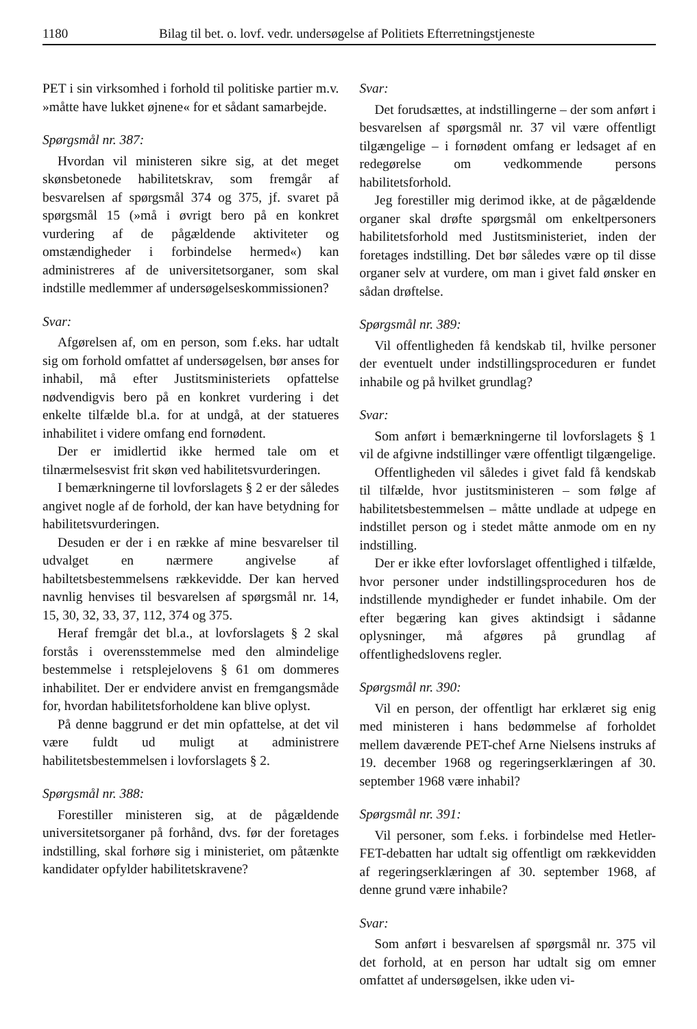1180 Bilag til bet. o. lovf. vedr. undersøgelse af Politiets Efterretningstjeneste
PET i sin virksomhed i forhold til politiske partier m.v. »måtte have lukket øjnene« for et sådant samarbejde.
Spørgsmål nr. 387:
Hvordan vil ministeren sikre sig, at det meget skønsbetonede habilitetskrav, som fremgår af besvarelsen af spørgsmål 374 og 375, jf. svaret på spørgsmål 15 (»må i øvrigt bero på en konkret vurdering af de pågældende aktiviteter og omstændigheder i forbindelse hermed«) kan administreres af de universitetsorganer, som skal indstille medlemmer af undersøgelseskommissionen?
Svar:
Afgørelsen af, om en person, som f.eks. har udtalt sig om forhold omfattet af undersøgelsen, bør anses for inhabil, må efter Justitsministeriets opfattelse nødvendigvis bero på en konkret vurdering i det enkelte tilfælde bl.a. for at undgå, at der statueres inhabilitet i videre omfang end fornødent.
Der er imidlertid ikke hermed tale om et tilnærmelsesvist frit skøn ved habilitetsvurderingen.
I bemærkningerne til lovforslagets § 2 er der således angivet nogle af de forhold, der kan have betydning for habilitetsvurderingen.
Desuden er der i en række af mine besvarelser til udvalget en nærmere angivelse af habiltetsbestemmelsens rækkevidde. Der kan herved navnlig henvises til besvarelsen af spørgsmål nr. 14, 15, 30, 32, 33, 37, 112, 374 og 375.
Heraf fremgår det bl.a., at lovforslagets § 2 skal forstås i overensstemmelse med den almindelige bestemmelse i retsplejelovens § 61 om dommeres inhabilitet. Der er endvidere anvist en fremgangsmåde for, hvordan habilitetsforholdene kan blive oplyst.
På denne baggrund er det min opfattelse, at det vil være fuldt ud muligt at administrere habilitetsbestemmelsen i lovforslagets § 2.
Spørgsmål nr. 388:
Forestiller ministeren sig, at de pågældende universitetsorganer på forhånd, dvs. før der foretages indstilling, skal forhøre sig i ministeriet, om påtænkte kandidater opfylder habilitetskravene?
Svar:
Det forudsættes, at indstillingerne – der som anført i besvarelsen af spørgsmål nr. 37 vil være offentligt tilgængelige – i fornødent omfang er ledsaget af en redegørelse om vedkommende persons habilitetsforhold.
Jeg forestiller mig derimod ikke, at de pågældende organer skal drøfte spørgsmål om enkeltpersoners habilitetsforhold med Justitsministeriet, inden der foretages indstilling. Det bør således være op til disse organer selv at vurdere, om man i givet fald ønsker en sådan drøftelse.
Spørgsmål nr. 389:
Vil offentligheden få kendskab til, hvilke personer der eventuelt under indstillingsproceduren er fundet inhabile og på hvilket grundlag?
Svar:
Som anført i bemærkningerne til lovforslagets § 1 vil de afgivne indstillinger være offentligt tilgængelige.
Offentligheden vil således i givet fald få kendskab til tilfælde, hvor justitsministeren – som følge af habilitetsbestemmelsen – måtte undlade at udpege en indstillet person og i stedet måtte anmode om en ny indstilling.
Der er ikke efter lovforslaget offentlighed i tilfælde, hvor personer under indstillingsproceduren hos de indstillende myndigheder er fundet inhabile. Om der efter begæring kan gives aktindsigt i sådanne oplysninger, må afgøres på grundlag af offentlighedslovens regler.
Spørgsmål nr. 390:
Vil en person, der offentligt har erklæret sig enig med ministeren i hans bedømmelse af forholdet mellem daværende PET-chef Arne Nielsens instruks af 19. december 1968 og regeringserklæringen af 30. september 1968 være inhabil?
Spørgsmål nr. 391:
Vil personer, som f.eks. i forbindelse med Hetler-FET-debatten har udtalt sig offentligt om rækkevidden af regeringserklæringen af 30. september 1968, af denne grund være inhabile?
Svar:
Som anført i besvarelsen af spørgsmål nr. 375 vil det forhold, at en person har udtalt sig om emner omfattet af undersøgelsen, ikke uden vi-